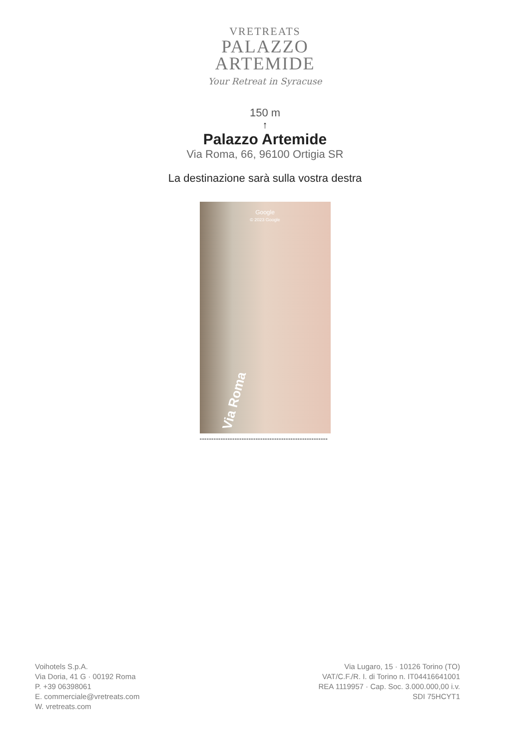VRETREATS
PALAZZO
ARTEMIDE
Your Retreat in Syracuse
150 m
↑
Palazzo Artemide
Via Roma, 66, 96100 Ortigia SR
La destinazione sarà sulla vostra destra
Google
© 2023 Google
Via Roma
-------------------------------------------------------
Voihotels S.p.A.
Via Doria, 41 G · 00192 Roma
P. +39 06398061
E. commerciale@vretreats.com
W. vretreats.com
Via Lugaro, 15 · 10126 Torino (TO)
VAT/C.F./R. I. di Torino n. IT04416641001
REA 1119957 · Cap. Soc. 3.000.000,00 i.v.
SDI 75HCYT1